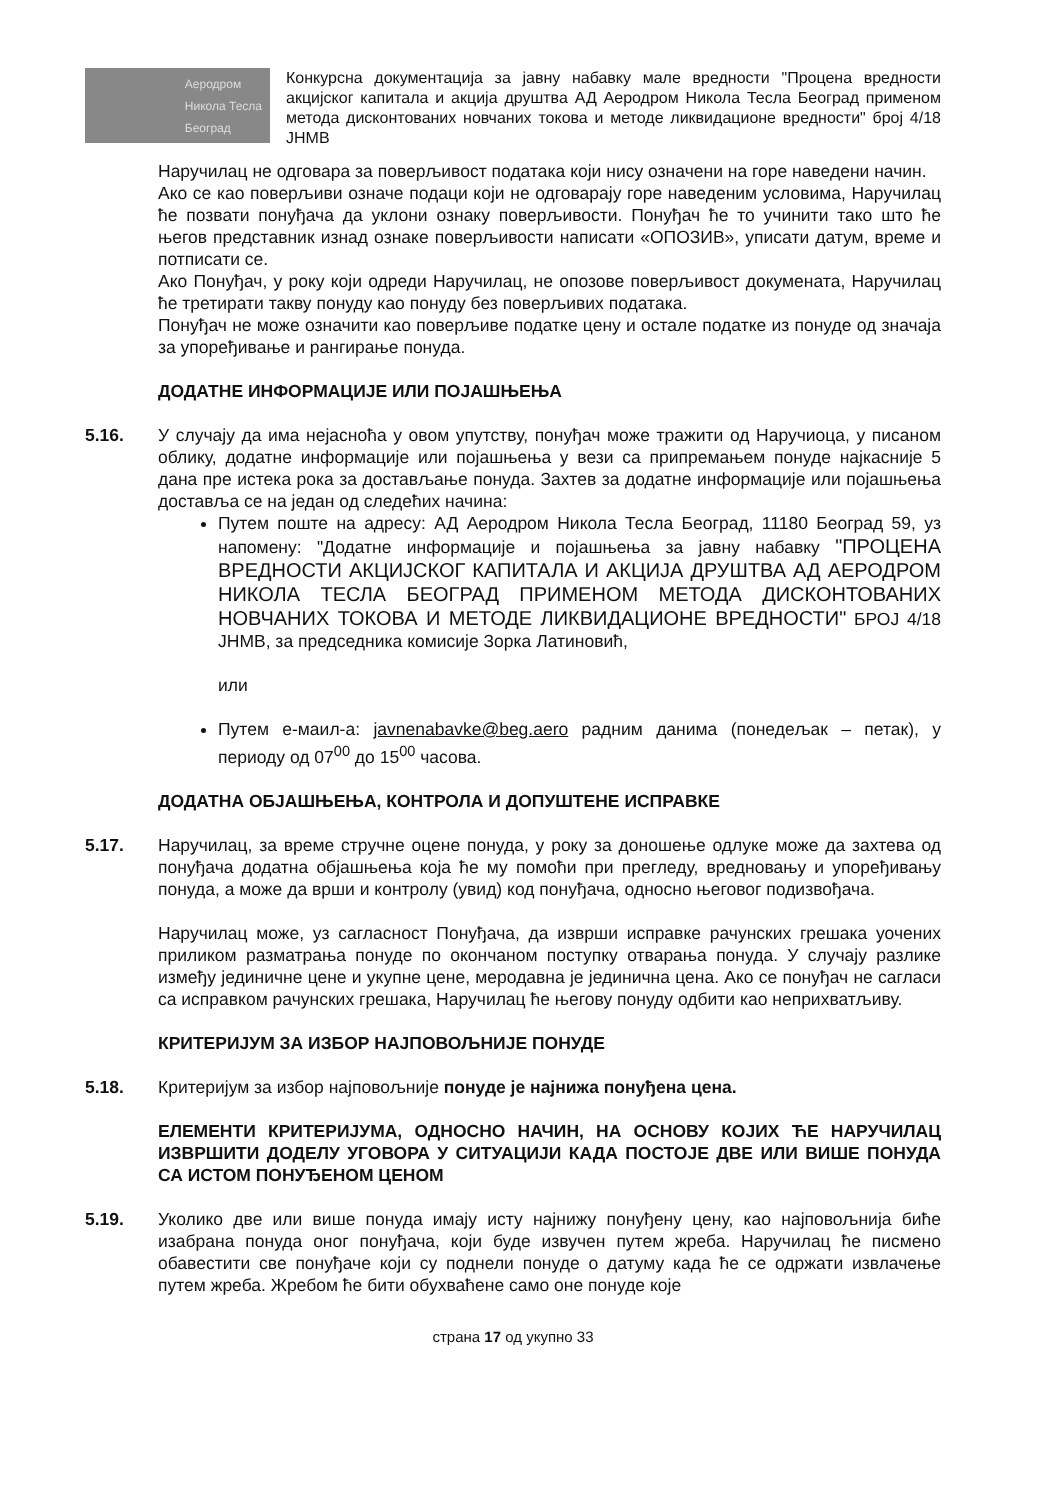Аеродром
Никола Тесла
Београд
Конкурсна документација за јавну набавку мале вредности "Процена вредности акцијског капитала и акција друштва АД Аеродром Никола Тесла Београд применом метода дисконтованих новчаних токова и методе ликвидационе вредности" број 4/18 ЈНМВ
Наручилац не одговара за поверљивост података који нису означени на горе наведени начин.
Ако се као поверљиви означе подаци који не одговарају горе наведеним условима, Наручилац ће позвати понуђача да уклони ознаку поверљивости. Понуђач ће то учинити тако што ће његов представник изнад ознаке поверљивости написати «ОПОЗИВ», уписати датум, време и потписати се.
Ако Понуђач, у року који одреди Наручилац, не опозове поверљивост докумената, Наручилац ће третирати такву понуду као понуду без поверљивих података.
Понуђач не може означити као поверљиве податке цену и остале податке из понуде од значаја за упоређивање и рангирање понуда.
ДОДАТНЕ ИНФОРМАЦИЈЕ ИЛИ ПОЈАШЊЕЊА
5.16. У случају да има нејасноћа у овом упутству, понуђач може тражити од Наручиоца, у писаном облику, додатне информације или појашњења у вези са припремањем понуде најкасније 5 дана пре истека рока за достављање понуда. Захтев за додатне информације или појашњења доставља се на један од следећих начина:
Путем поште на адресу: АД Аеродром Никола Тесла Београд, 11180 Београд 59, уз напомену: "Додатне информације и појашњења за јавну набавку "ПРОЦЕНА ВРЕДНОСТИ АКЦИЈСКОГ КАПИТАЛА И АКЦИЈА ДРУШТВА АД АЕРОДРОМ НИКОЛА ТЕСЛА БЕОГРАД ПРИМЕНОМ МЕТОДА ДИСКОНТОВАНИХ НОВЧАНИХ ТОКОВА И МЕТОДЕ ЛИКВИДАЦИОНЕ ВРЕДНОСТИ" БРОЈ 4/18 ЈНМВ, за председника комисије Зорка Латиновић,
или
Путем е-маил-а: javnenabavke@beg.aero радним данима (понедељак – петак), у периоду од 07<sup>00</sup> до 15<sup>00</sup> часова.
ДОДАТНА ОБЈАШЊЕЊА, КОНТРОЛА И ДОПУШТЕНЕ ИСПРАВКЕ
5.17. Наручилац, за време стручне оцене понуда, у року за доношење одлуке може да захтева од понуђача додатна објашњења која ће му помоћи при прегледу, вредновању и упоређивању понуда, а може да врши и контролу (увид) код понуђача, односно његовог подизвођача.
Наручилац може, уз сагласност Понуђача, да изврши исправке рачунских грешака уочених приликом разматрања понуде по окончаном поступку отварања понуда. У случају разлике између јединичне цене и укупне цене, меродавна је јединична цена. Ако се понуђач не сагласи са исправком рачунских грешака, Наручилац ће његову понуду одбити као неприхватљиву.
КРИТЕРИЈУМ ЗА ИЗБОР НАЈПОВОЉНИЈЕ ПОНУДЕ
5.18. Критеријум за избор најповољније понуде је најнижа понуђена цена.
ЕЛЕМЕНТИ КРИТЕРИЈУМА, ОДНОСНО НАЧИН, НА ОСНОВУ КОЈИХ ЋЕ НАРУЧИЛАЦ ИЗВРШИТИ ДОДЕЛУ УГОВОРА У СИТУАЦИЈИ КАДА ПОСТОЈЕ ДВЕ ИЛИ ВИШЕ ПОНУДА СА ИСТОМ ПОНУЂЕНОМ ЦЕНОМ
5.19. Уколико две или више понуда имају исту најнижу понуђену цену, као најповољнија биће изабрана понуда оног понуђача, који буде извучен путем жреба. Наручилац ће писмено обавестити све понуђаче који су поднели понуде о датуму када ће се одржати извлачење путем жреба. Жребом ће бити обухваћене само оне понуде које
страна 17 од укупно 33